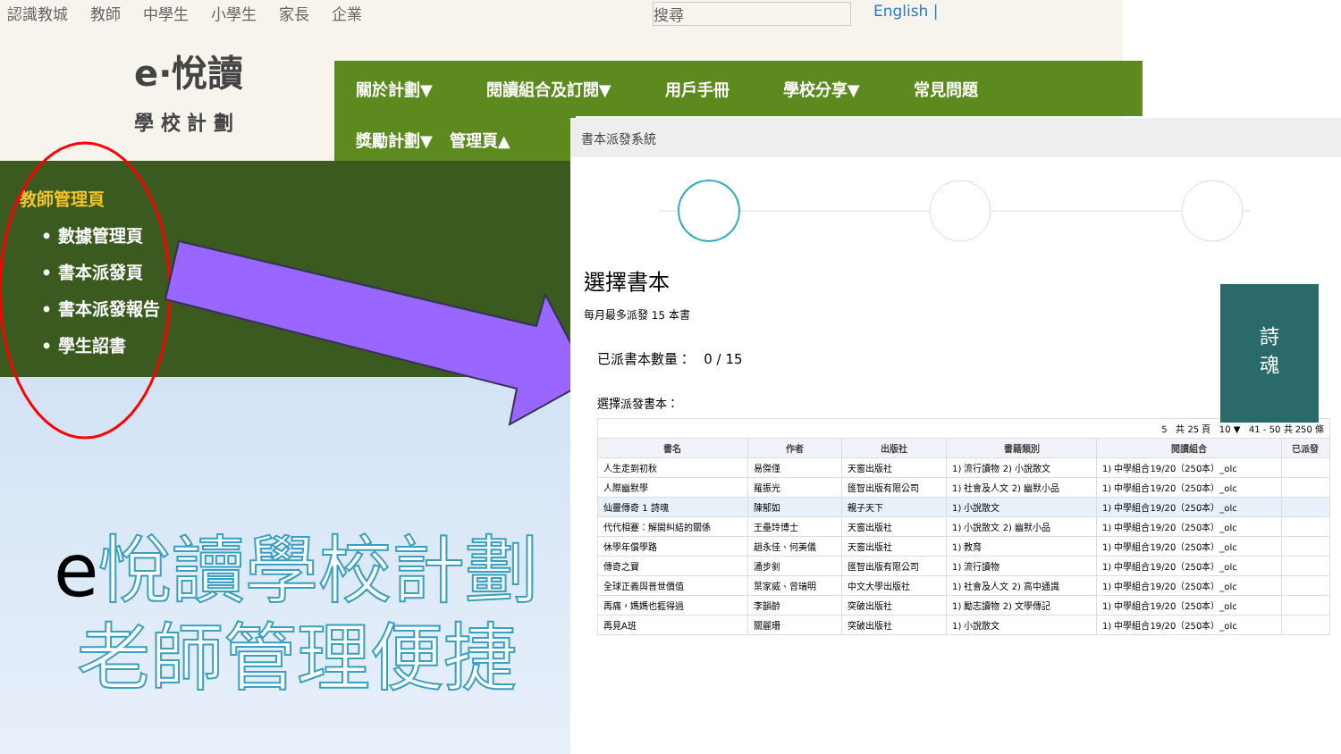認識教城 教師 中學生 小學生 家長 企業 搜尋 English |
e·悅讀
學 校 計 劃
關於計劃▼ 閱讀組合及訂閱▼ 用戶手冊 學校分享▼ 常見問題
獎勵計劃▼ 管理頁▲
教師管理頁
• 數據管理頁
• 書本派發頁
• 書本派發報告
• 學生詔書
e悅讀學校計劃
老師管理便捷
書本派發系統
選擇書本
每月最多派發 15 本書
已派書本數量： 0 / 15
選擇派發書本：
詩
魂
| 5 共 25 頁 10 ▼ 41 - 50 共 250 條 | | | | | |
| 書名 | 作者 | 出版社 | 書籍類別 | 閱讀組合 | 已派發 |
| 人生走到初秋 | 易傑僅 | 天窗出版社 | 1) 流行讀物 2) 小說散文 | 1) 中學組合19/20（250本）_olc | |
| 人際幽默學 | 羅振光 | 匯智出版有限公司 | 1) 社會及人文 2) 幽默小品 | 1) 中學組合19/20（250本）_olc | |
| 仙靈傳奇 1 詩魂 | 陳郁如 | 親子天下 | 1) 小說散文 | 1) 中學組合19/20（250本）_olc | |
| 代代相蹇：解開糾結的關係 | 王壘玲博士 | 天窗出版社 | 1) 小說散文 2) 幽默小品 | 1) 中學組合19/20（250本）_olc | |
| 休學年償學路 | 趙永佳、何美儀 | 天窗出版社 | 1) 教育 | 1) 中學組合19/20（250本）_olc | |
| 傳奇之寶 | 潘步釗 | 匯智出版有限公司 | 1) 流行讀物 | 1) 中學組合19/20（250本）_olc | |
| 全球正義與普世價值 | 葉家威、曾瑞明 | 中文大學出版社 | 1) 社會及人文 2) 高中通識 | 1) 中學組合19/20（250本）_olc | |
| 再痛，媽媽也捱得過 | 李韻齡 | 突破出版社 | 1) 勵志讀物 2) 文學傳記 | 1) 中學組合19/20（250本）_olc | |
| 再見A班 | 關麗珊 | 突破出版社 | 1) 小說散文 | 1) 中學組合19/20（250本）_olc | |